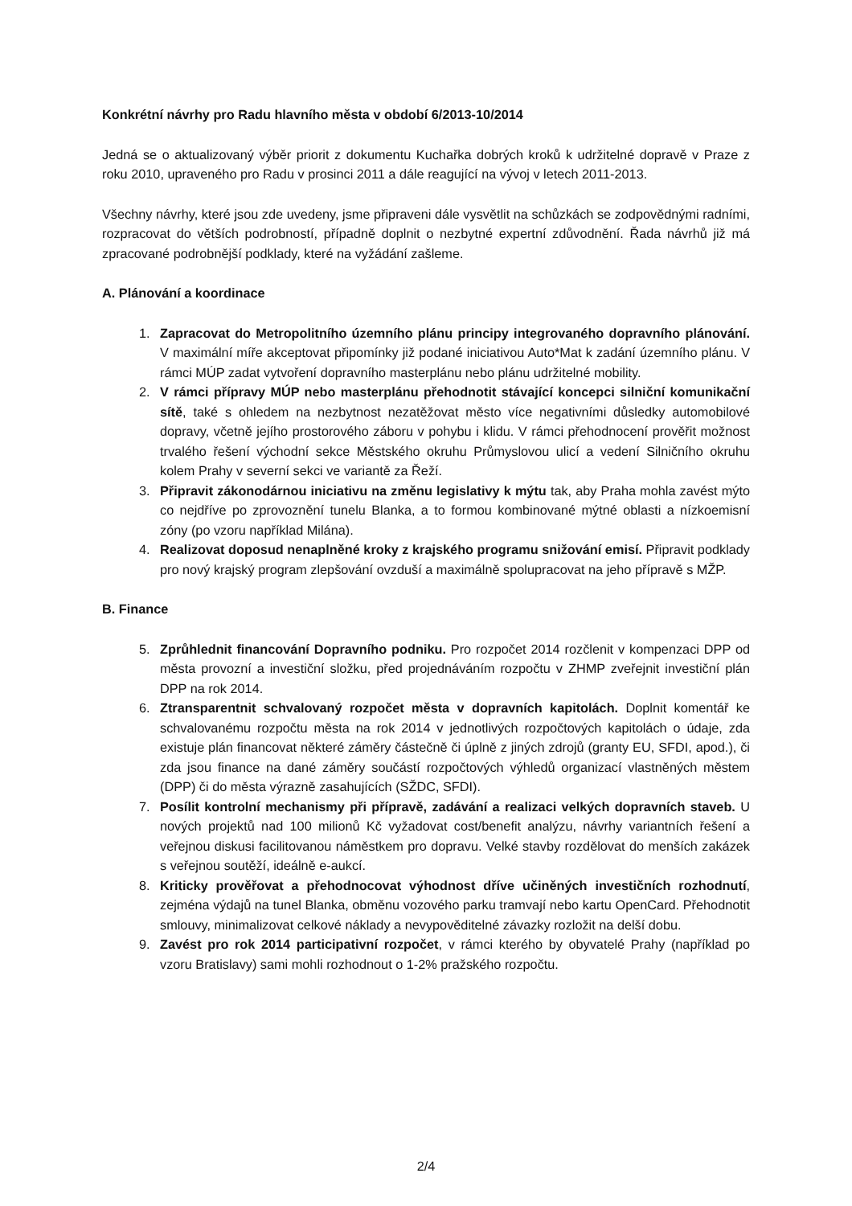Konkrétní návrhy pro Radu hlavního města v období 6/2013-10/2014
Jedná se o aktualizovaný výběr priorit z dokumentu Kuchařka dobrých kroků k udržitelné dopravě v Praze z roku 2010, upraveného pro Radu v prosinci 2011 a dále reagující na vývoj v letech 2011-2013.
Všechny návrhy, které jsou zde uvedeny, jsme připraveni dále vysvětlit na schůzkách se zodpovědnými radními, rozpracovat do větších podrobností, případně doplnit o nezbytné expertní zdůvodnění. Řada návrhů již má zpracované podrobnější podklady, které na vyžádání zašleme.
A. Plánování a koordinace
1. Zapracovat do Metropolitního územního plánu principy integrovaného dopravního plánování. V maximální míře akceptovat připomínky již podané iniciativou Auto*Mat k zadání územního plánu. V rámci MÚP zadat vytvoření dopravního masterplánu nebo plánu udržitelné mobility.
2. V rámci přípravy MÚP nebo masterplánu přehodnotit stávající koncepci silniční komunikační sítě, také s ohledem na nezbytnost nezatěžovat město více negativními důsledky automobilové dopravy, včetně jejího prostorového záboru v pohybu i klidu. V rámci přehodnocení prověřit možnost trvalého řešení východní sekce Městského okruhu Průmyslovou ulicí a vedení Silničního okruhu kolem Prahy v severní sekci ve variantě za Řeží.
3. Připravit zákonodárnou iniciativu na změnu legislativy k mýtu tak, aby Praha mohla zavést mýto co nejdříve po zprovoznění tunelu Blanka, a to formou kombinované mýtné oblasti a nízkoemisní zóny (po vzoru například Milána).
4. Realizovat doposud nenaplněné kroky z krajského programu snižování emisí. Připravit podklady pro nový krajský program zlepšování ovzduší a maximálně spolupracovat na jeho přípravě s MŽP.
B. Finance
5. Zprůhlednit financování Dopravního podniku. Pro rozpočet 2014 rozčlenit v kompenzaci DPP od města provozní a investiční složku, před projednáváním rozpočtu v ZHMP zveřejnit investiční plán DPP na rok 2014.
6. Ztransparentnit schvalovaný rozpočet města v dopravních kapitolách. Doplnit komentář ke schvalovanému rozpočtu města na rok 2014 v jednotlivých rozpočtových kapitolách o údaje, zda existuje plán financovat některé záměry částečně či úplně z jiných zdrojů (granty EU, SFDI, apod.), či zda jsou finance na dané záměry součástí rozpočtových výhledů organizací vlastněných městem (DPP) či do města výrazně zasahujících (SŽDC, SFDI).
7. Posílit kontrolní mechanismy při přípravě, zadávání a realizaci velkých dopravních staveb. U nových projektů nad 100 milionů Kč vyžadovat cost/benefit analýzu, návrhy variantních řešení a veřejnou diskusi facilitovanou náměstkem pro dopravu. Velké stavby rozdělovat do menších zakázek s veřejnou soutěží, ideálně e-aukcí.
8. Kriticky prověřovat a přehodnocovat výhodnost dříve učiněných investičních rozhodnutí, zejména výdajů na tunel Blanka, obměnu vozového parku tramvají nebo kartu OpenCard. Přehodnotit smlouvy, minimalizovat celkové náklady a nevypověditelné závazky rozložit na delší dobu.
9. Zavést pro rok 2014 participativní rozpočet, v rámci kterého by obyvatelé Prahy (například po vzoru Bratislavy) sami mohli rozhodnout o 1-2% pražského rozpočtu.
2/4